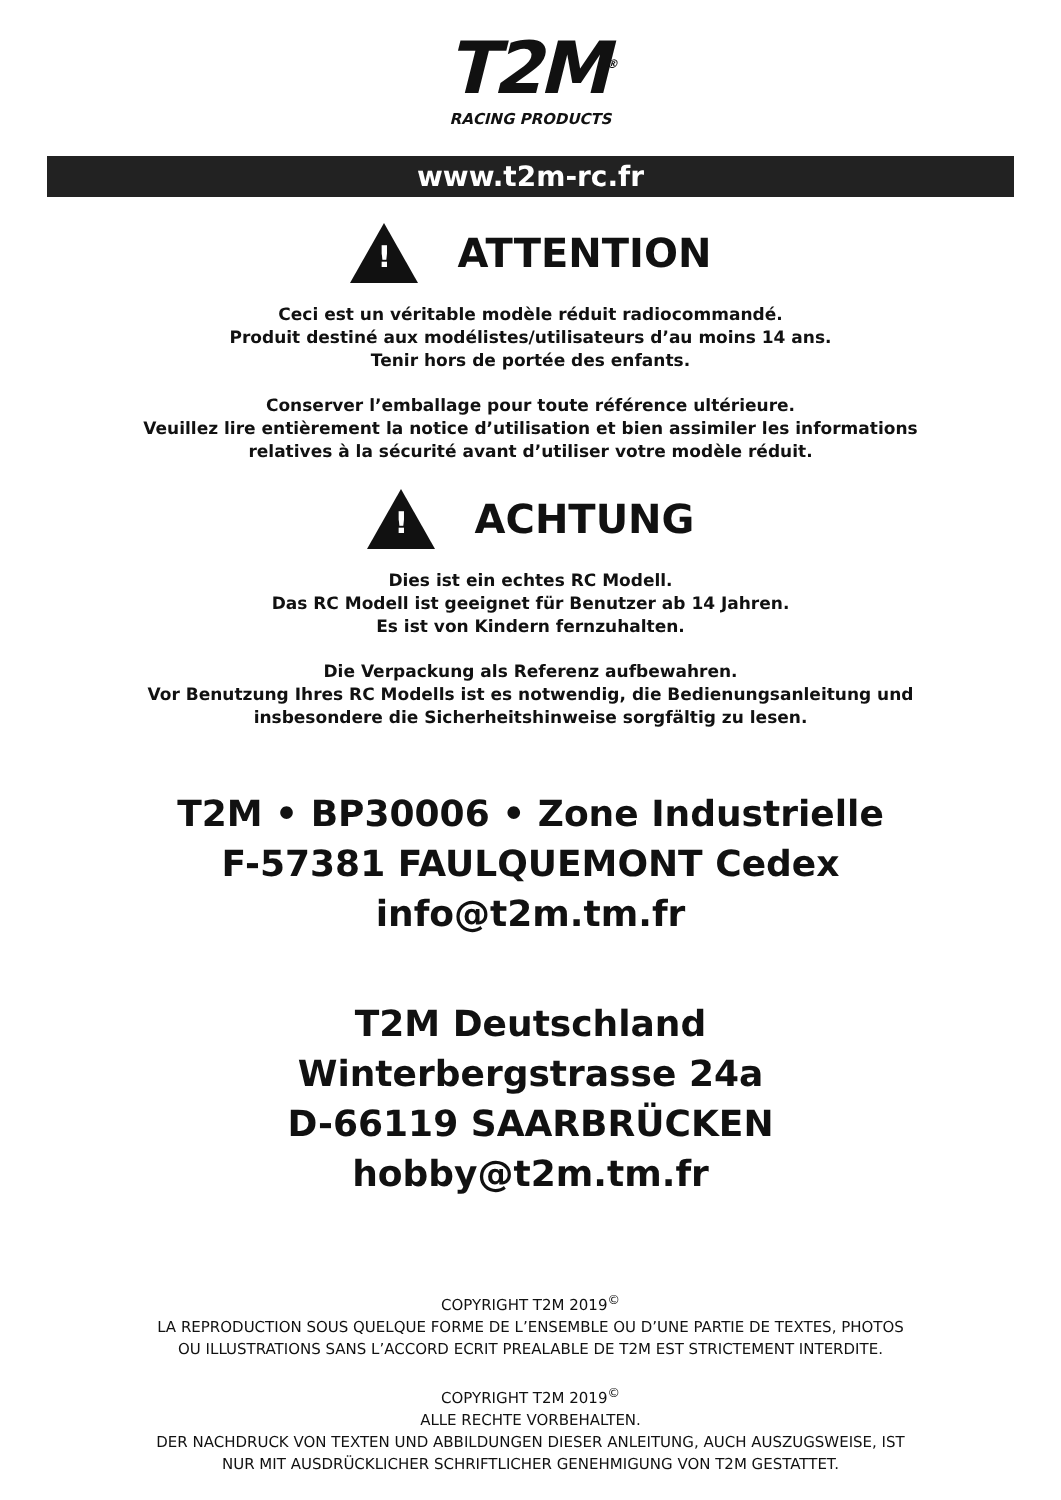T2M<sup>®</sup>
RACING PRODUCTS
www.t2m-rc.fr
!
ATTENTION
Ceci est un véritable modèle réduit radiocommandé.
Produit destiné aux modélistes/utilisateurs d’au moins 14 ans.
Tenir hors de portée des enfants.
Conserver l’emballage pour toute référence ultérieure.
Veuillez lire entièrement la notice d’utilisation et bien assimiler les informations
relatives à la sécurité avant d’utiliser votre modèle réduit.
!
ACHTUNG
Dies ist ein echtes RC Modell.
Das RC Modell ist geeignet für Benutzer ab 14 Jahren.
Es ist von Kindern fernzuhalten.
Die Verpackung als Referenz aufbewahren.
Vor Benutzung Ihres RC Modells ist es notwendig, die Bedienungsanleitung und
insbesondere die Sicherheitshinweise sorgfältig zu lesen.
T2M • BP30006 • Zone Industrielle
F-57381 FAULQUEMONT Cedex
info@t2m.tm.fr
T2M Deutschland
Winterbergstrasse 24a
D-66119 SAARBRÜCKEN
hobby@t2m.tm.fr
COPYRIGHT T2M 2019<sup>©</sup>
LA REPRODUCTION SOUS QUELQUE FORME DE L’ENSEMBLE OU D’UNE PARTIE DE TEXTES, PHOTOS
OU ILLUSTRATIONS SANS L’ACCORD ECRIT PREALABLE DE T2M EST STRICTEMENT INTERDITE.
COPYRIGHT T2M 2019<sup>©</sup>
ALLE RECHTE VORBEHALTEN.
DER NACHDRUCK VON TEXTEN UND ABBILDUNGEN DIESER ANLEITUNG, AUCH AUSZUGSWEISE, IST
NUR MIT AUSDRÜCKLICHER SCHRIFTLICHER GENEHMIGUNG VON T2M GESTATTET.